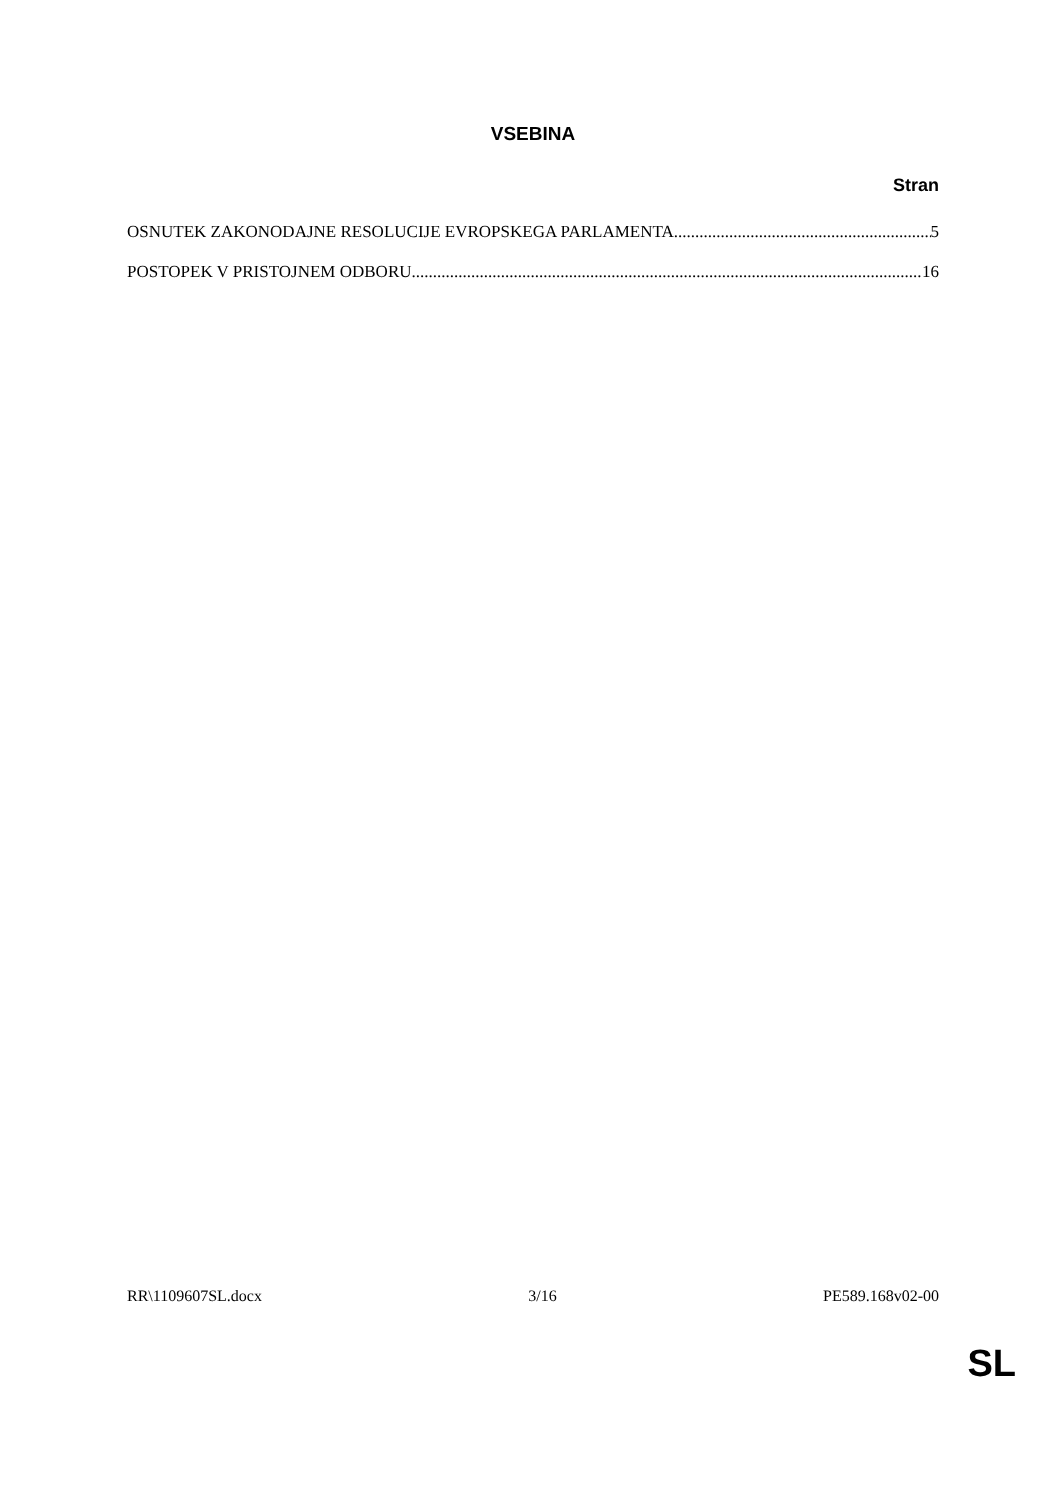VSEBINA
Stran
OSNUTEK ZAKONODAJNE RESOLUCIJE EVROPSKEGA PARLAMENTA 5
POSTOPEK V PRISTOJNEM ODBORU 16
RR\1109607SL.docx 3/16 PE589.168v02-00
SL